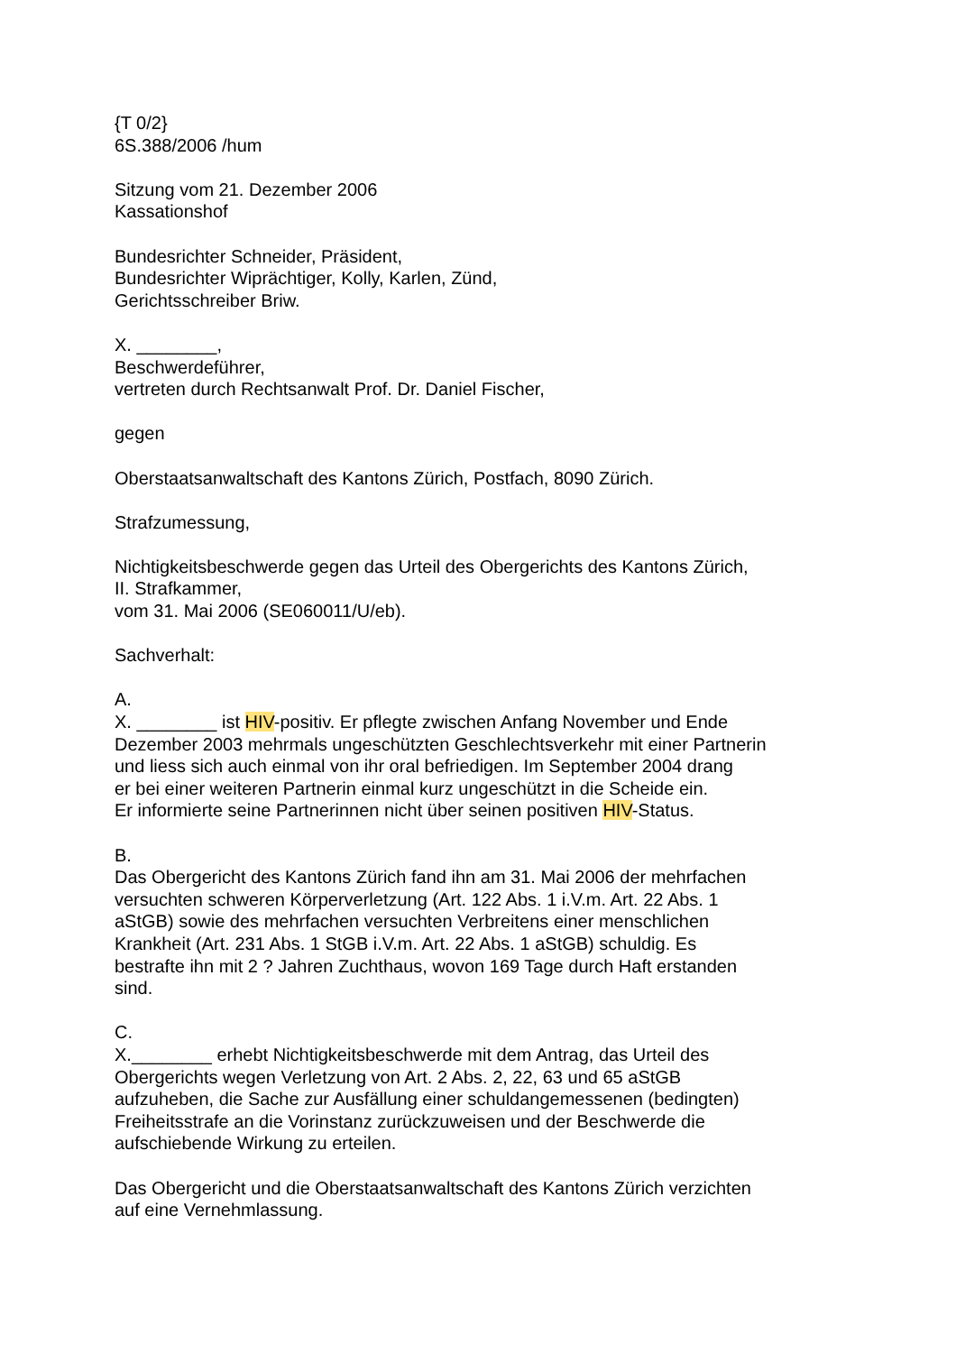{T 0/2}
6S.388/2006 /hum
Sitzung vom 21. Dezember 2006
Kassationshof
Bundesrichter Schneider, Präsident,
Bundesrichter Wiprächtiger, Kolly, Karlen, Zünd,
Gerichtsschreiber Briw.
X. ________,
Beschwerdeführer,
vertreten durch Rechtsanwalt Prof. Dr. Daniel Fischer,
gegen
Oberstaatsanwaltschaft des Kantons Zürich, Postfach, 8090 Zürich.
Strafzumessung,
Nichtigkeitsbeschwerde gegen das Urteil des Obergerichts des Kantons Zürich,
II. Strafkammer,
vom 31. Mai 2006 (SE060011/U/eb).
Sachverhalt:
A.
X. ________ ist HIV-positiv. Er pflegte zwischen Anfang November und Ende
Dezember 2003 mehrmals ungeschützten Geschlechtsverkehr mit einer Partnerin
und liess sich auch einmal von ihr oral befriedigen. Im September 2004 drang
er bei einer weiteren Partnerin einmal kurz ungeschützt in die Scheide ein.
Er informierte seine Partnerinnen nicht über seinen positiven HIV-Status.
B.
Das Obergericht des Kantons Zürich fand ihn am 31. Mai 2006 der mehrfachen
versuchten schweren Körperverletzung (Art. 122 Abs. 1 i.V.m. Art. 22 Abs. 1
aStGB) sowie des mehrfachen versuchten Verbreitens einer menschlichen
Krankheit (Art. 231 Abs. 1 StGB i.V.m. Art. 22 Abs. 1 aStGB) schuldig. Es
bestrafte ihn mit 2 ? Jahren Zuchthaus, wovon 169 Tage durch Haft erstanden
sind.
C.
X.________ erhebt Nichtigkeitsbeschwerde mit dem Antrag, das Urteil des
Obergerichts wegen Verletzung von Art. 2 Abs. 2, 22, 63 und 65 aStGB
aufzuheben, die Sache zur Ausfällung einer schuldangemessenen (bedingten)
Freiheitsstrafe an die Vorinstanz zurückzuweisen und der Beschwerde die
aufschiebende Wirkung zu erteilen.
Das Obergericht und die Oberstaatsanwaltschaft des Kantons Zürich verzichten
auf eine Vernehmlassung.